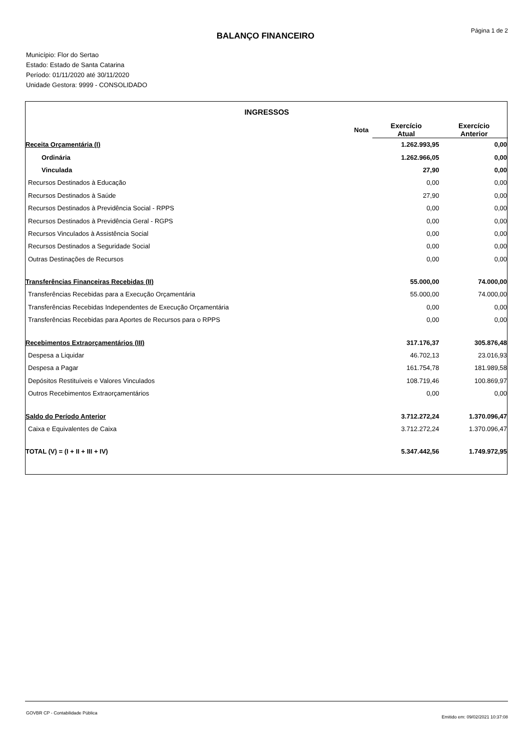Página 1 de 2
BALANÇO FINANCEIRO
Município: Flor do Sertao
Estado: Estado de Santa Catarina
Período: 01/11/2020 até 30/11/2020
Unidade Gestora: 9999 - CONSOLIDADO
| INGRESSOS | | | |
| --- | --- | --- | --- |
| | Nota | Exercício Atual | Exercício Anterior |
| Receita Orçamentária (I) | | 1.262.993,95 | 0,00 |
| Ordinária | | 1.262.966,05 | 0,00 |
| Vinculada | | 27,90 | 0,00 |
| Recursos Destinados à Educação | | 0,00 | 0,00 |
| Recursos Destinados à Saúde | | 27,90 | 0,00 |
| Recursos Destinados à Previdência Social - RPPS | | 0,00 | 0,00 |
| Recursos Destinados à Previdência Geral - RGPS | | 0,00 | 0,00 |
| Recursos Vinculados à Assistência Social | | 0,00 | 0,00 |
| Recursos Destinados a Seguridade Social | | 0,00 | 0,00 |
| Outras Destinações de Recursos | | 0,00 | 0,00 |
| Transferências Financeiras Recebidas (II) | | 55.000,00 | 74.000,00 |
| Transferências Recebidas para a Execução Orçamentária | | 55.000,00 | 74.000,00 |
| Transferências Recebidas Independentes de Execução Orçamentária | | 0,00 | 0,00 |
| Transferências Recebidas para Aportes de Recursos para o RPPS | | 0,00 | 0,00 |
| Recebimentos Extraorçamentários (III) | | 317.176,37 | 305.876,48 |
| Despesa a Liquidar | | 46.702,13 | 23.016,93 |
| Despesa a Pagar | | 161.754,78 | 181.989,58 |
| Depósitos Restituíveis e Valores Vinculados | | 108.719,46 | 100.869,97 |
| Outros Recebimentos Extraorçamentários | | 0,00 | 0,00 |
| Saldo do Período Anterior | | 3.712.272,24 | 1.370.096,47 |
| Caixa e Equivalentes de Caixa | | 3.712.272,24 | 1.370.096,47 |
| TOTAL (V) = (I + II + III + IV) | | 5.347.442,56 | 1.749.972,95 |
GOVBR CP - Contabilidade Pública
Emitido em: 09/02/2021 10:37:08